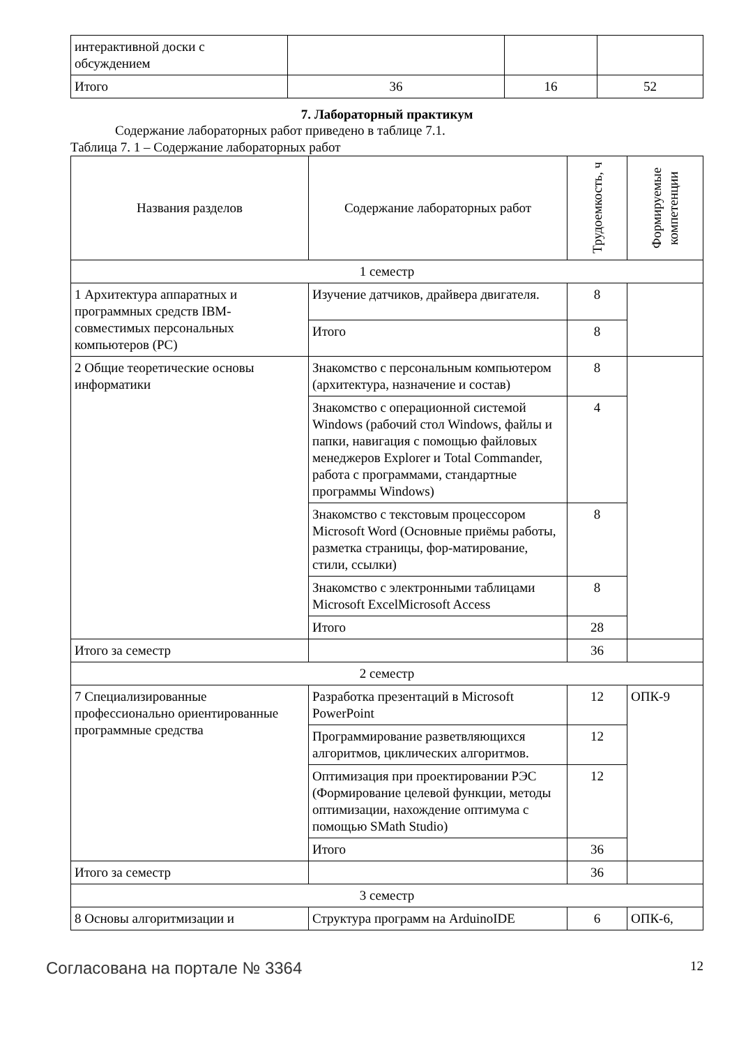| интерактивной доски с обсуждением | | | |
| Итого | 36 | 16 | 52 |
7. Лабораторный практикум
Содержание лабораторных работ приведено в таблице 7.1.
Таблица 7. 1 – Содержание лабораторных работ
| Названия разделов | Содержание лабораторных работ | Трудоемкость, ч | Формируемые компетенции |
| --- | --- | --- | --- |
| 1 семестр | | | |
| 1 Архитектура аппаратных и программных средств IBM-совместимых персональных компьютеров (PC) | Изучение датчиков, драйвера двигателя. | 8 | |
| | Итого | 8 | |
| 2 Общие теоретические основы информатики | Знакомство с персональным компьютером (архитектура, назначение и состав) | 8 | |
| | Знакомство с операционной системой Windows (рабочий стол Windows, файлы и папки, навигация с помощью файловых менеджеров Explorer и Total Commander, работа с программами, стандартные программы Windows) | 4 | |
| | Знакомство с текстовым процессором Microsoft Word (Основные приёмы работы, разметка страницы, фор-матирование, стили, ссылки) | 8 | |
| | Знакомство с электронными таблицами Microsoft ExcelMicrosoft Access | 8 | |
| | Итого | 28 | |
| Итого за семестр | | 36 | |
| 2 семестр | | | |
| 7 Специализированные профессионально ориентированные программные средства | Разработка презентаций в Microsoft PowerPoint | 12 | ОПК-9 |
| | Программирование разветвляющихся алгоритмов, циклических алгоритмов. | 12 | |
| | Оптимизация при проектировании РЭС (Формирование целевой функции, методы оптимизации, нахождение оптимума с помощью SMath Studio) | 12 | |
| | Итого | 36 | |
| Итого за семестр | | 36 | |
| 3 семестр | | | |
| 8 Основы алгоритмизации и | Структура программ на ArduinoIDE | 6 | ОПК-6, |
Согласована на портале № 3364 12